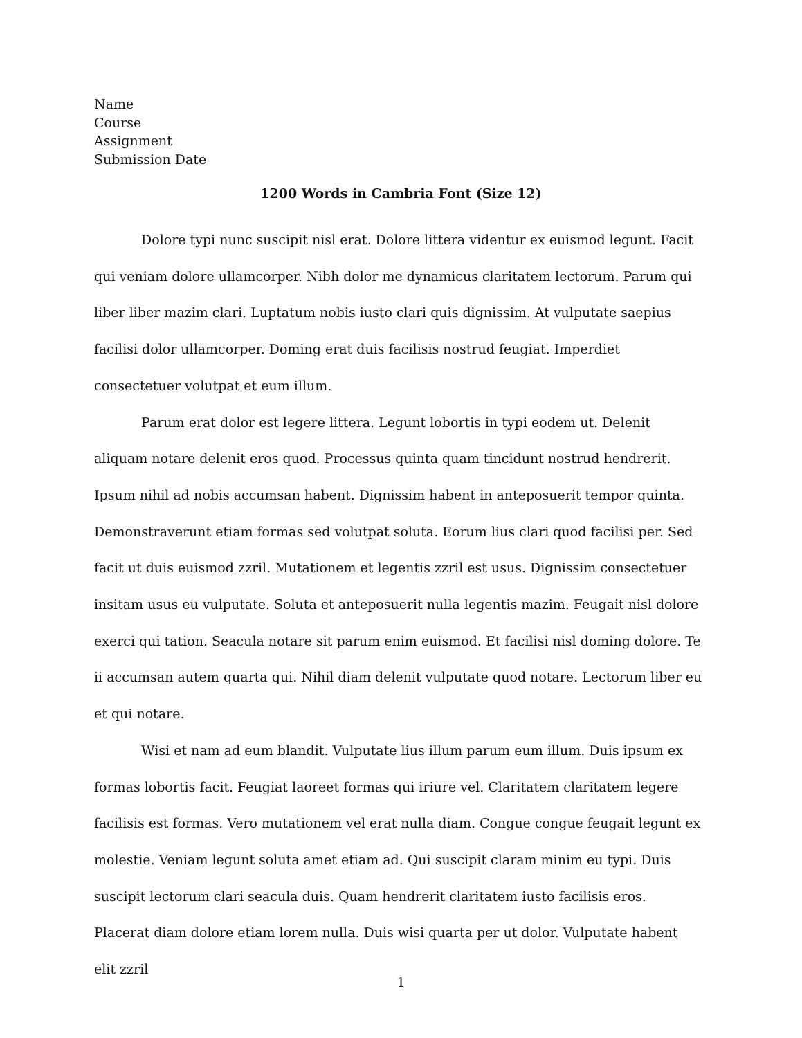Name
Course
Assignment
Submission Date
1200 Words in Cambria Font (Size 12)
Dolore typi nunc suscipit nisl erat. Dolore littera videntur ex euismod legunt. Facit qui veniam dolore ullamcorper. Nibh dolor me dynamicus claritatem lectorum. Parum qui liber liber mazim clari. Luptatum nobis iusto clari quis dignissim. At vulputate saepius facilisi dolor ullamcorper. Doming erat duis facilisis nostrud feugiat. Imperdiet consectetuer volutpat et eum illum.
Parum erat dolor est legere littera. Legunt lobortis in typi eodem ut. Delenit aliquam notare delenit eros quod. Processus quinta quam tincidunt nostrud hendrerit. Ipsum nihil ad nobis accumsan habent. Dignissim habent in anteposuerit tempor quinta. Demonstraverunt etiam formas sed volutpat soluta. Eorum lius clari quod facilisi per. Sed facit ut duis euismod zzril. Mutationem et legentis zzril est usus. Dignissim consectetuer insitam usus eu vulputate. Soluta et anteposuerit nulla legentis mazim. Feugait nisl dolore exerci qui tation. Seacula notare sit parum enim euismod. Et facilisi nisl doming dolore. Te ii accumsan autem quarta qui. Nihil diam delenit vulputate quod notare. Lectorum liber eu et qui notare.
Wisi et nam ad eum blandit. Vulputate lius illum parum eum illum. Duis ipsum ex formas lobortis facit. Feugiat laoreet formas qui iriure vel. Claritatem claritatem legere facilisis est formas. Vero mutationem vel erat nulla diam. Congue congue feugait legunt ex molestie. Veniam legunt soluta amet etiam ad. Qui suscipit claram minim eu typi. Duis suscipit lectorum clari seacula duis. Quam hendrerit claritatem iusto facilisis eros. Placerat diam dolore etiam lorem nulla. Duis wisi quarta per ut dolor. Vulputate habent elit zzril
1